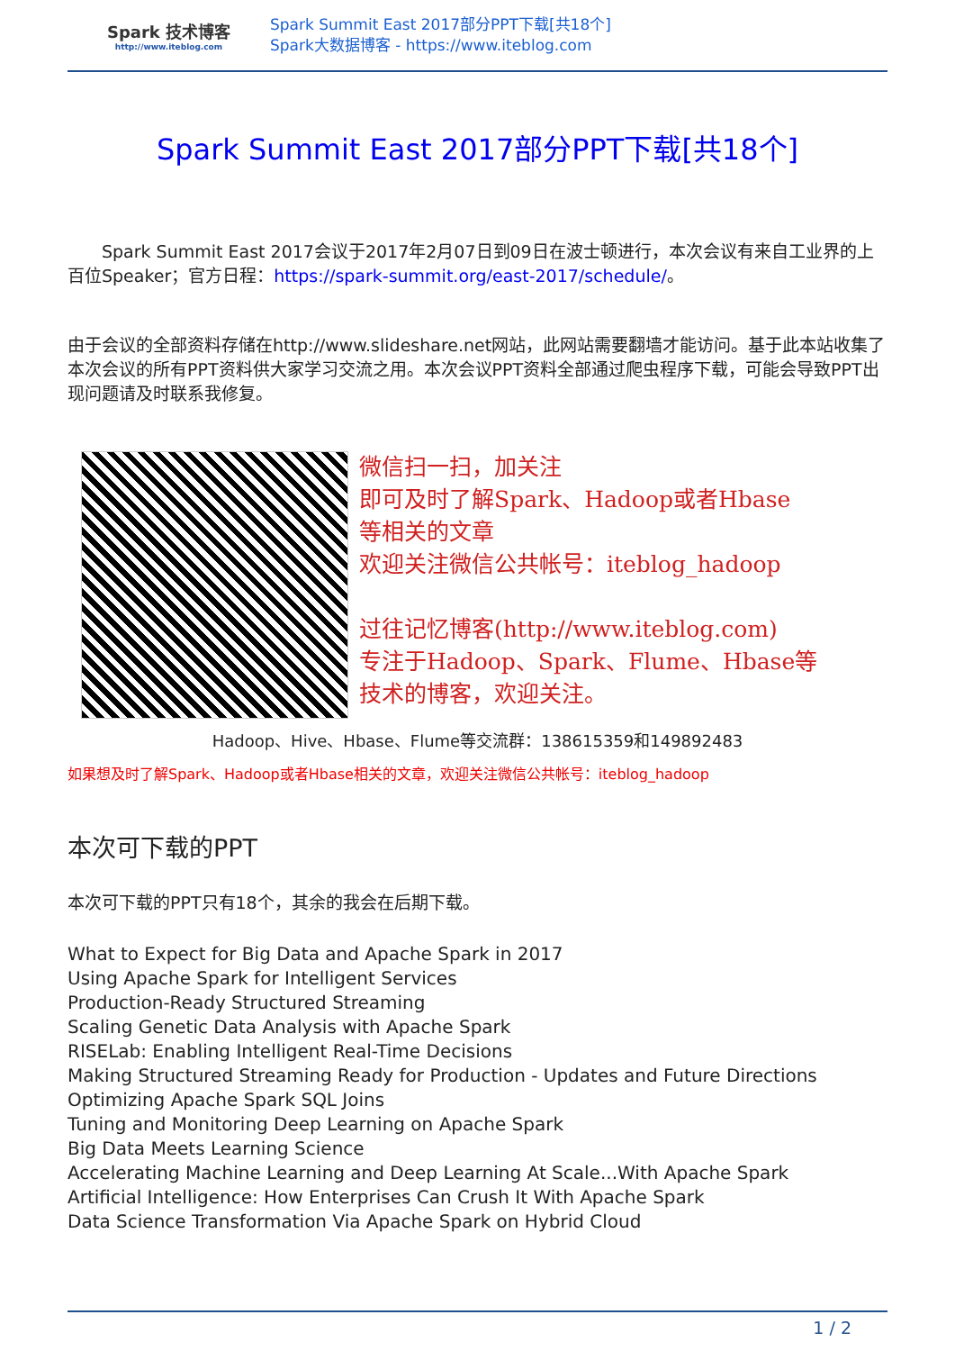Spark 技术博客
http://www.iteblog.com
Spark Summit East 2017部分PPT下载[共18个]
Spark大数据博客 - https://www.iteblog.com
Spark Summit East 2017部分PPT下载[共18个]
  Spark Summit East 2017会议于2017年2月07日到09日在波士顿进行，本次会议有来自工业界的上百位Speaker；官方日程：https://spark-summit.org/east-2017/schedule/。
由于会议的全部资料存储在http://www.slideshare.net网站，此网站需要翻墙才能访问。基于此本站收集了本次会议的所有PPT资料供大家学习交流之用。本次会议PPT资料全部通过爬虫程序下载，可能会导致PPT出现问题请及时联系我修复。
微信扫一扫，加关注
即可及时了解Spark、Hadoop或者Hbase
等相关的文章
欢迎关注微信公共帐号：iteblog_hadoop
过往记忆博客(http://www.iteblog.com)
专注于Hadoop、Spark、Flume、Hbase等
技术的博客，欢迎关注。
Hadoop、Hive、Hbase、Flume等交流群：138615359和149892483
如果想及时了解Spark、Hadoop或者Hbase相关的文章，欢迎关注微信公共帐号：iteblog_hadoop
本次可下载的PPT
本次可下载的PPT只有18个，其余的我会在后期下载。
What to Expect for Big Data and Apache Spark in 2017
Using Apache Spark for Intelligent Services
Production-Ready Structured Streaming
Scaling Genetic Data Analysis with Apache Spark
RISELab: Enabling Intelligent Real-Time Decisions
Making Structured Streaming Ready for Production - Updates and Future Directions
Optimizing Apache Spark SQL Joins
Tuning and Monitoring Deep Learning on Apache Spark
Big Data Meets Learning Science
Accelerating Machine Learning and Deep Learning At Scale...With Apache Spark
Artificial Intelligence: How Enterprises Can Crush It With Apache Spark
Data Science Transformation Via Apache Spark on Hybrid Cloud
1 / 2